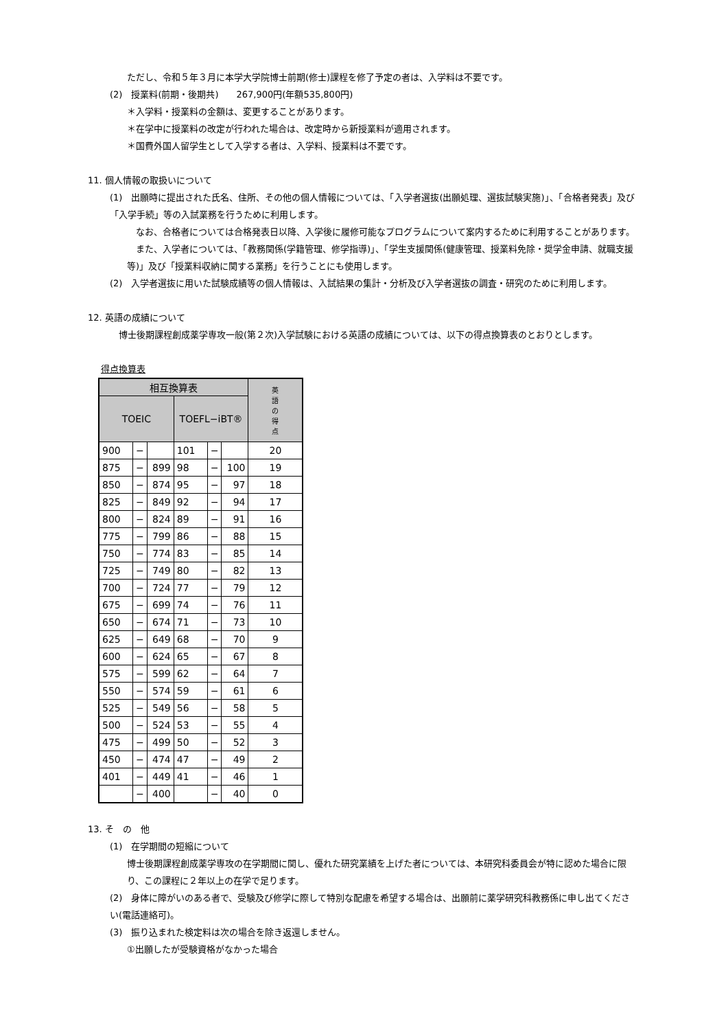ただし、令和５年３月に本学大学院博士前期(修士)課程を修了予定の者は、入学料は不要です。
(2)　授業料(前期・後期共)　　267,900円(年額535,800円)
＊入学料・授業料の金額は、変更することがあります。
＊在学中に授業料の改定が行われた場合は、改定時から新授業料が適用されます。
＊国費外国人留学生として入学する者は、入学料、授業料は不要です。
11. 個人情報の取扱いについて
(1)　出願時に提出された氏名、住所、その他の個人情報については、「入学者選抜(出願処理、選抜試験実施)」、「合格者発表」及び「入学手続」等の入試業務を行うために利用します。
　なお、合格者については合格発表日以降、入学後に履修可能なプログラムについて案内するために利用することがあります。
　また、入学者については、「教務関係(学籍管理、修学指導)」、「学生支援関係(健康管理、授業料免除・奨学金申請、就職支援等)」及び「授業料収納に関する業務」を行うことにも使用します。
(2)　入学者選抜に用いた試験成績等の個人情報は、入試結果の集計・分析及び入学者選抜の調査・研究のために利用します。
12. 英語の成績について
　博士後期課程創成薬学専攻一般(第２次)入学試験における英語の成績については、以下の得点換算表のとおりとします。
得点換算表
| 相互換算表 | | | | | | 英 語 の 得 点 |
| --- | --- | --- | --- | --- | --- | --- |
| TOEIC | | | TOEFL−iBT® | | | |
| 900 | − | | 101 | − | | 20 |
| 875 | − | 899 | 98 | − | 100 | 19 |
| 850 | − | 874 | 95 | − | 97 | 18 |
| 825 | − | 849 | 92 | − | 94 | 17 |
| 800 | − | 824 | 89 | − | 91 | 16 |
| 775 | − | 799 | 86 | − | 88 | 15 |
| 750 | − | 774 | 83 | − | 85 | 14 |
| 725 | − | 749 | 80 | − | 82 | 13 |
| 700 | − | 724 | 77 | − | 79 | 12 |
| 675 | − | 699 | 74 | − | 76 | 11 |
| 650 | − | 674 | 71 | − | 73 | 10 |
| 625 | − | 649 | 68 | − | 70 | 9 |
| 600 | − | 624 | 65 | − | 67 | 8 |
| 575 | − | 599 | 62 | − | 64 | 7 |
| 550 | − | 574 | 59 | − | 61 | 6 |
| 525 | − | 549 | 56 | − | 58 | 5 |
| 500 | − | 524 | 53 | − | 55 | 4 |
| 475 | − | 499 | 50 | − | 52 | 3 |
| 450 | − | 474 | 47 | − | 49 | 2 |
| 401 | − | 449 | 41 | − | 46 | 1 |
| | − | 400 | | − | 40 | 0 |
13. そ　の　他
(1)　在学期間の短縮について
博士後期課程創成薬学専攻の在学期間に関し、優れた研究業績を上げた者については、本研究科委員会が特に認めた場合に限り、この課程に２年以上の在学で足ります。
(2)　身体に障がいのある者で、受験及び修学に際して特別な配慮を希望する場合は、出願前に薬学研究科教務係に申し出てください(電話連絡可)。
(3)　振り込まれた検定料は次の場合を除き返還しません。
①出願したが受験資格がなかった場合